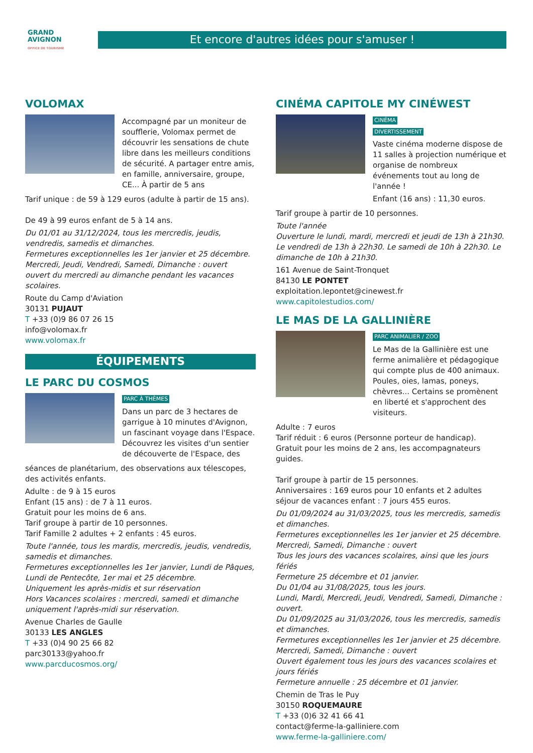GRAND
AVIGNON
OFFICE DE TOURISME
Et encore d'autres idées pour s'amuser !
VOLOMAX
Accompagné par un moniteur de soufflerie, Volomax permet de découvrir les sensations de chute libre dans les meilleurs conditions de sécurité. A partager entre amis, en famille, anniversaire, groupe, CE... À partir de 5 ans
Tarif unique : de 59 à 129 euros (adulte à partir de 15 ans).
De 49 à 99 euros enfant de 5 à 14 ans.
Du 01/01 au 31/12/2024, tous les mercredis, jeudis, vendredis, samedis et dimanches.
Fermetures exceptionnelles les 1er janvier et 25 décembre.
Mercredi, Jeudi, Vendredi, Samedi, Dimanche : ouvert
ouvert du mercredi au dimanche pendant les vacances scolaires.
Route du Camp d'Aviation
30131 PUJAUT
T +33 (0)9 86 07 26 15
info@volomax.fr
www.volomax.fr
ÉQUIPEMENTS
LE PARC DU COSMOS
PARC À THÈMES
Dans un parc de 3 hectares de garrigue à 10 minutes d'Avignon, un fascinant voyage dans l'Espace. Découvrez les visites d'un sentier de découverte de l'Espace, des
séances de planétarium, des observations aux télescopes, des activités enfants.
Adulte : de 9 à 15 euros
Enfant (15 ans) : de 7 à 11 euros.
Gratuit pour les moins de 6 ans.
Tarif groupe à partir de 10 personnes.
Tarif Famille 2 adultes + 2 enfants : 45 euros.
Toute l'année, tous les mardis, mercredis, jeudis, vendredis, samedis et dimanches.
Fermetures exceptionnelles les 1er janvier, Lundi de Pâques, Lundi de Pentecôte, 1er mai et 25 décembre.
Uniquement les après-midis et sur réservation
Hors Vacances scolaires : mercredi, samedi et dimanche uniquement l'après-midi sur réservation.
Avenue Charles de Gaulle
30133 LES ANGLES
T +33 (0)4 90 25 66 82
parc30133@yahoo.fr
www.parcducosmos.org/
CINÉMA CAPITOLE MY CINÉWEST
CINÉMA
DIVERTISSEMENT
Vaste cinéma moderne dispose de 11 salles à projection numérique et organise de nombreux événements tout au long de l'année !
Enfant (16 ans) : 11,30 euros.
Tarif groupe à partir de 10 personnes.
Toute l'année
Ouverture le lundi, mardi, mercredi et jeudi de 13h à 21h30. Le vendredi de 13h à 22h30. Le samedi de 10h à 22h30. Le dimanche de 10h à 21h30.
161 Avenue de Saint-Tronquet
84130 LE PONTET
exploitation.lepontet@cinewest.fr
www.capitolestudios.com/
LE MAS DE LA GALLINIÈRE
PARC ANIMALIER / ZOO
Le Mas de la Gallinière est une ferme animalière et pédagogique qui compte plus de 400 animaux. Poules, oies, lamas, poneys, chèvres... Certains se promènent en liberté et s'approchent des visiteurs.
Adulte : 7 euros
Tarif réduit : 6 euros (Personne porteur de handicap).
Gratuit pour les moins de 2 ans, les accompagnateurs guides.
Tarif groupe à partir de 15 personnes.
Anniversaires : 169 euros pour 10 enfants et 2 adultes
séjour de vacances enfant : 7 jours 455 euros.
Du 01/09/2024 au 31/03/2025, tous les mercredis, samedis et dimanches.
Fermetures exceptionnelles les 1er janvier et 25 décembre.
Mercredi, Samedi, Dimanche : ouvert
Tous les jours des vacances scolaires, ainsi que les jours fériés
Fermeture 25 décembre et 01 janvier.
Du 01/04 au 31/08/2025, tous les jours.
Lundi, Mardi, Mercredi, Jeudi, Vendredi, Samedi, Dimanche : ouvert.
Du 01/09/2025 au 31/03/2026, tous les mercredis, samedis et dimanches.
Fermetures exceptionnelles les 1er janvier et 25 décembre.
Mercredi, Samedi, Dimanche : ouvert
Ouvert également tous les jours des vacances scolaires et jours fériés
Fermeture annuelle : 25 décembre et 01 janvier.
Chemin de Tras le Puy
30150 ROQUEMAURE
T +33 (0)6 32 41 66 41
contact@ferme-la-galliniere.com
www.ferme-la-galliniere.com/